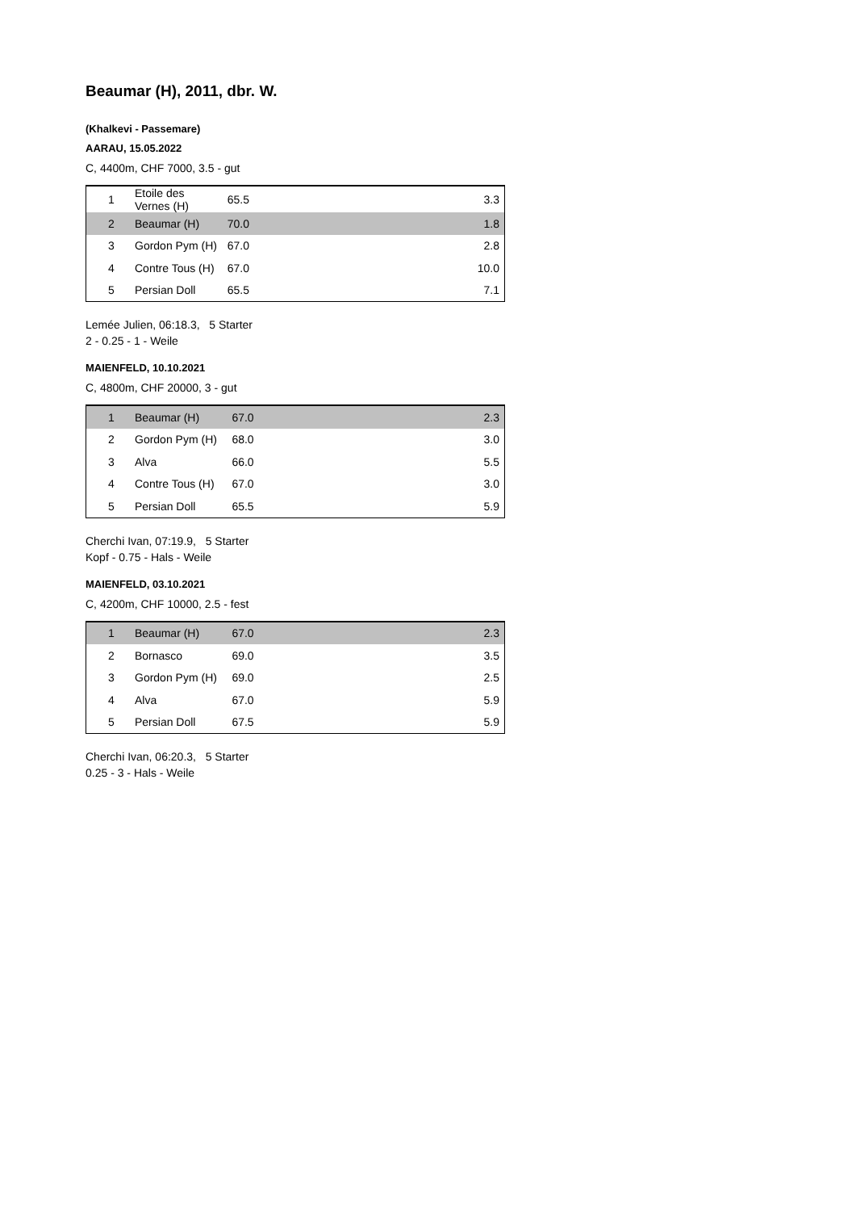Beaumar (H), 2011, dbr. W.
(Khalkevi - Passemare)
AARAU, 15.05.2022
C, 4400m, CHF 7000, 3.5 - gut
| 1 | Etoile des Vernes (H) | 65.5 | 3.3 |
| 2 | Beaumar (H) | 70.0 | 1.8 |
| 3 | Gordon Pym (H) | 67.0 | 2.8 |
| 4 | Contre Tous (H) | 67.0 | 10.0 |
| 5 | Persian Doll | 65.5 | 7.1 |
Lemée Julien, 06:18.3, 5 Starter
2 - 0.25 - 1 - Weile
MAIENFELD, 10.10.2021
C, 4800m, CHF 20000, 3 - gut
| 1 | Beaumar (H) | 67.0 | 2.3 |
| 2 | Gordon Pym (H) | 68.0 | 3.0 |
| 3 | Alva | 66.0 | 5.5 |
| 4 | Contre Tous (H) | 67.0 | 3.0 |
| 5 | Persian Doll | 65.5 | 5.9 |
Cherchi Ivan, 07:19.9, 5 Starter
Kopf - 0.75 - Hals - Weile
MAIENFELD, 03.10.2021
C, 4200m, CHF 10000, 2.5 - fest
| 1 | Beaumar (H) | 67.0 | 2.3 |
| 2 | Bornasco | 69.0 | 3.5 |
| 3 | Gordon Pym (H) | 69.0 | 2.5 |
| 4 | Alva | 67.0 | 5.9 |
| 5 | Persian Doll | 67.5 | 5.9 |
Cherchi Ivan, 06:20.3, 5 Starter
0.25 - 3 - Hals - Weile